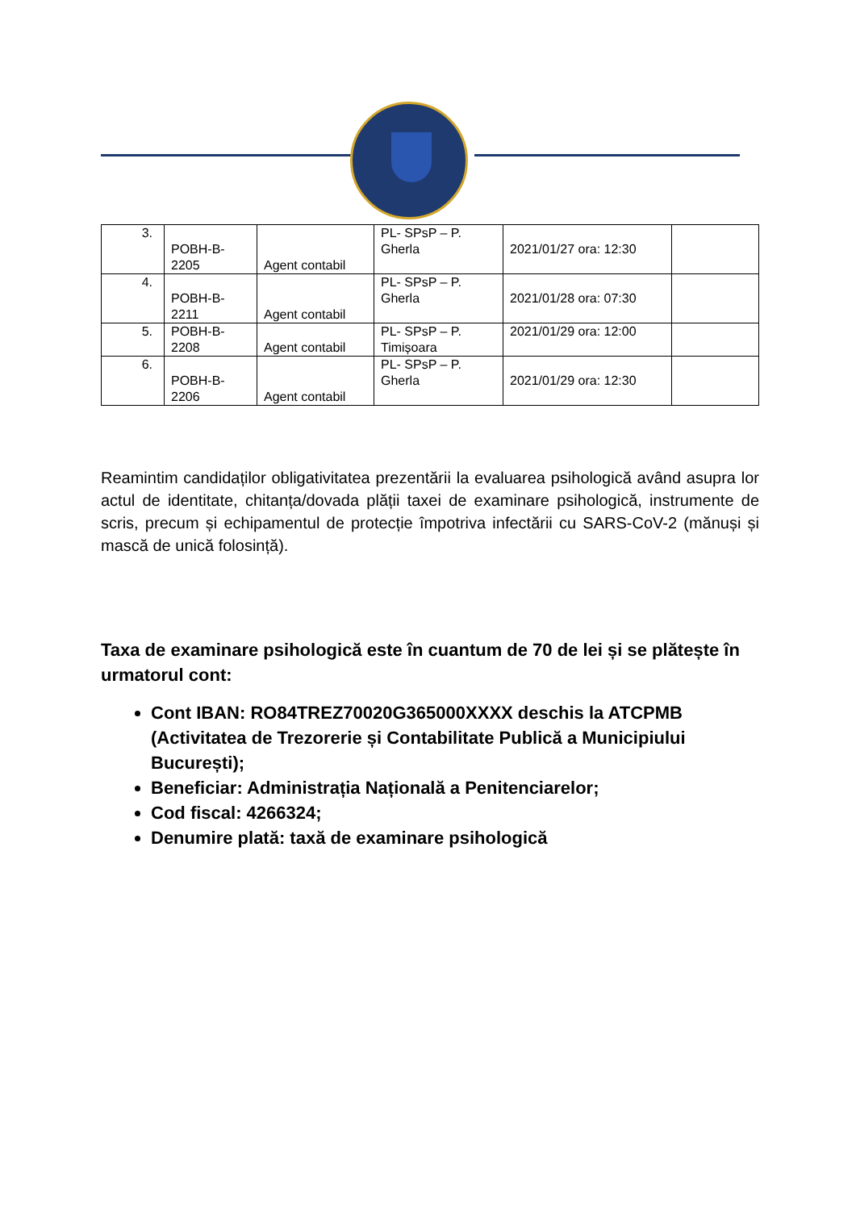| 3. | POBH-B- 2205 | Agent contabil | PL- SPsP – P. Gherla | 2021/01/27 ora: 12:30 | |
| 4. | POBH-B- 2211 | Agent contabil | PL- SPsP – P. Gherla | 2021/01/28 ora: 07:30 | |
| 5. | POBH-B- 2208 | Agent contabil | PL- SPsP – P. Timișoara | 2021/01/29 ora: 12:00 | |
| 6. | POBH-B- 2206 | Agent contabil | PL- SPsP – P. Gherla | 2021/01/29 ora: 12:30 | |
Reamintim candidaților obligativitatea prezentării la evaluarea psihologică având asupra lor actul de identitate, chitanța/dovada plății taxei de examinare psihologică, instrumente de scris, precum și echipamentul de protecție împotriva infectării cu SARS-CoV-2 (mănuși și mască de unică folosință).
Taxa de examinare psihologică este în cuantum de 70 de lei și se plătește în urmatorul cont:
Cont IBAN: RO84TREZ70020G365000XXXX deschis la ATCPMB (Activitatea de Trezorerie și Contabilitate Publică a Municipiului București);
Beneficiar: Administrația Națională a Penitenciarelor;
Cod fiscal: 4266324;
Denumire plată: taxă de examinare psihologică